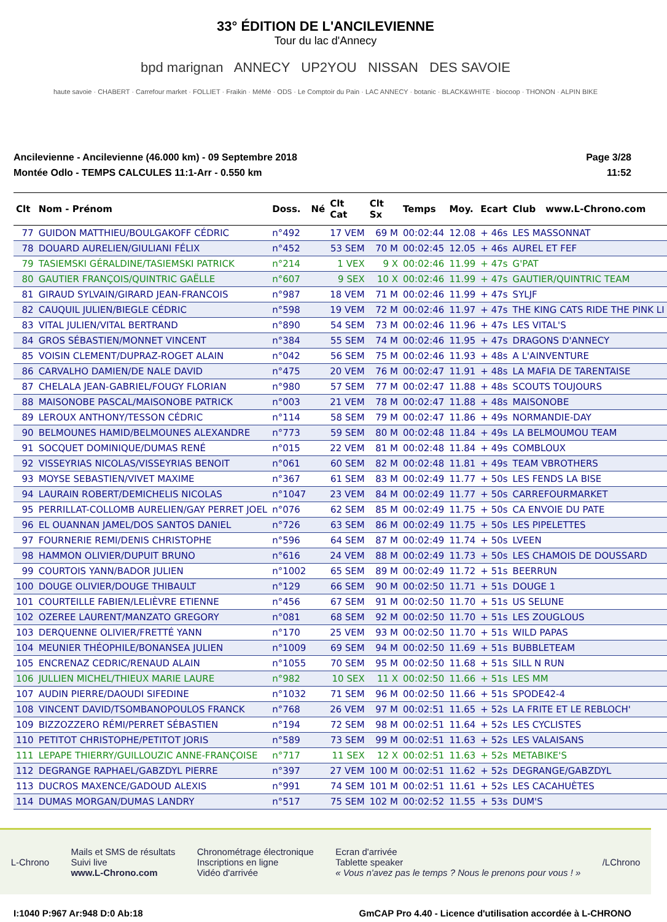33° ÉDITION DE L'ANCILEVIENNE
Tour du lac d'Annecy
bpd marignan ANNECY UP2YOU NISSAN DES SAVOIE
haute savoie · CHABERT · Carrefour market · FOLLIET · Fraikin · MéMé · ODS · Le Comptoir du Pain · LAC ANNECY · botanic · BLACK&WHITE · biocoop · THONON · ALPIN BIKE
Ancilevienne - Ancilevienne (46.000 km) - 09 Septembre 2018
Montée Odlo - TEMPS CALCULES 11:1-Arr - 0.550 km
Page 3/28
11:52
| Clt | Nom - Prénom | Doss. | Né | Clt Cat | Clt Sx | Temps | Moy. | Ecart | Club | www.L-Chrono.com |
| --- | --- | --- | --- | --- | --- | --- | --- | --- | --- | --- |
| 77 | GUIDON MATTHIEU/BOULGAKOFF CÉDRIC | n°492 | | 17 VEM | 69 M | 00:02:44 | 12.08 | + 46s | LES MASSONNAT | |
| 78 | DOUARD AURELIEN/GIULIANI FÉLIX | n°452 | | 53 SEM | 70 M | 00:02:45 | 12.05 | + 46s | AUREL ET FEF | |
| 79 | TASIEMSKI GÉRALDINE/TASIEMSKI PATRICK | n°214 | | 1 VEX | 9 X | 00:02:46 | 11.99 | + 47s | G'PAT | |
| 80 | GAUTIER FRANÇOIS/QUINTRIC GAËLLE | n°607 | | 9 SEX | 10 X | 00:02:46 | 11.99 | + 47s | GAUTIER/QUINTRIC TEAM | |
| 81 | GIRAUD SYLVAIN/GIRARD JEAN-FRANCOIS | n°987 | | 18 VEM | 71 M | 00:02:46 | 11.99 | + 47s | SYLJF | |
| 82 | CAUQUIL JULIEN/BIEGLE CÉDRIC | n°598 | | 19 VEM | 72 M | 00:02:46 | 11.97 | + 47s | THE KING CATS RIDE THE PINK LI | |
| 83 | VITAL JULIEN/VITAL BERTRAND | n°890 | | 54 SEM | 73 M | 00:02:46 | 11.96 | + 47s | LES VITAL'S | |
| 84 | GROS SÉBASTIEN/MONNET VINCENT | n°384 | | 55 SEM | 74 M | 00:02:46 | 11.95 | + 47s | DRAGONS D'ANNECY | |
| 85 | VOISIN CLEMENT/DUPRAZ-ROGET ALAIN | n°042 | | 56 SEM | 75 M | 00:02:46 | 11.93 | + 48s | A L'AINVENTURE | |
| 86 | CARVALHO DAMIEN/DE NALE DAVID | n°475 | | 20 VEM | 76 M | 00:02:47 | 11.91 | + 48s | LA MAFIA DE TARENTAISE | |
| 87 | CHELALA JEAN-GABRIEL/FOUGY FLORIAN | n°980 | | 57 SEM | 77 M | 00:02:47 | 11.88 | + 48s | SCOUTS TOUJOURS | |
| 88 | MAISONOBE PASCAL/MAISONOBE PATRICK | n°003 | | 21 VEM | 78 M | 00:02:47 | 11.88 | + 48s | MAISONOBE | |
| 89 | LEROUX ANTHONY/TESSON CÉDRIC | n°114 | | 58 SEM | 79 M | 00:02:47 | 11.86 | + 49s | NORMANDIE-DAY | |
| 90 | BELMOUNES HAMID/BELMOUNES ALEXANDRE | n°773 | | 59 SEM | 80 M | 00:02:48 | 11.84 | + 49s | LA BELMOUMOU TEAM | |
| 91 | SOCQUET DOMINIQUE/DUMAS RENÉ | n°015 | | 22 VEM | 81 M | 00:02:48 | 11.84 | + 49s | COMBLOUX | |
| 92 | VISSEYRIAS NICOLAS/VISSEYRIAS BENOIT | n°061 | | 60 SEM | 82 M | 00:02:48 | 11.81 | + 49s | TEAM VBROTHERS | |
| 93 | MOYSE SEBASTIEN/VIVET MAXIME | n°367 | | 61 SEM | 83 M | 00:02:49 | 11.77 | + 50s | LES FENDS LA BISE | |
| 94 | LAURAIN ROBERT/DEMICHELIS NICOLAS | n°1047 | | 23 VEM | 84 M | 00:02:49 | 11.77 | + 50s | CARREFOURMARKET | |
| 95 | PERRILLAT-COLLOMB AURELIEN/GAY PERRET JOEL | n°076 | | 62 SEM | 85 M | 00:02:49 | 11.75 | + 50s | CA ENVOIE DU PATE | |
| 96 | EL OUANNAN JAMEL/DOS SANTOS DANIEL | n°726 | | 63 SEM | 86 M | 00:02:49 | 11.75 | + 50s | LES PIPELETTES | |
| 97 | FOURNERIE REMI/DENIS CHRISTOPHE | n°596 | | 64 SEM | 87 M | 00:02:49 | 11.74 | + 50s | LVEEN | |
| 98 | HAMMON OLIVIER/DUPUIT BRUNO | n°616 | | 24 VEM | 88 M | 00:02:49 | 11.73 | + 50s | LES CHAMOIS DE DOUSSARD | |
| 99 | COURTOIS YANN/BADOR JULIEN | n°1002 | | 65 SEM | 89 M | 00:02:49 | 11.72 | + 51s | BEERRUN | |
| 100 | DOUGE OLIVIER/DOUGE THIBAULT | n°129 | | 66 SEM | 90 M | 00:02:50 | 11.71 | + 51s | DOUGE 1 | |
| 101 | COURTEILLE FABIEN/LELIÈVRE ETIENNE | n°456 | | 67 SEM | 91 M | 00:02:50 | 11.70 | + 51s | US SELUNE | |
| 102 | OZEREE LAURENT/MANZATO GREGORY | n°081 | | 68 SEM | 92 M | 00:02:50 | 11.70 | + 51s | LES ZOUGLOUS | |
| 103 | DERQUENNE OLIVIER/FRETTÉ YANN | n°170 | | 25 VEM | 93 M | 00:02:50 | 11.70 | + 51s | WILD PAPAS | |
| 104 | MEUNIER THÉOPHILE/BONANSEA JULIEN | n°1009 | | 69 SEM | 94 M | 00:02:50 | 11.69 | + 51s | BUBBLETEAM | |
| 105 | ENCRENAZ CEDRIC/RENAUD ALAIN | n°1055 | | 70 SEM | 95 M | 00:02:50 | 11.68 | + 51s | SILL N RUN | |
| 106 | JULLIEN MICHEL/THIEUX MARIE LAURE | n°982 | | 10 SEX | 11 X | 00:02:50 | 11.66 | + 51s | LES MM | |
| 107 | AUDIN PIERRE/DAOUDI SIFEDINE | n°1032 | | 71 SEM | 96 M | 00:02:50 | 11.66 | + 51s | SPODE42-4 | |
| 108 | VINCENT DAVID/TSOMBANOPOULOS FRANCK | n°768 | | 26 VEM | 97 M | 00:02:51 | 11.65 | + 52s | LA FRITE ET LE REBLOCH' | |
| 109 | BIZZOZZERO RÉMI/PERRET SÉBASTIEN | n°194 | | 72 SEM | 98 M | 00:02:51 | 11.64 | + 52s | LES CYCLISTES | |
| 110 | PETITOT CHRISTOPHE/PETITOT JORIS | n°589 | | 73 SEM | 99 M | 00:02:51 | 11.63 | + 52s | LES VALAISANS | |
| 111 | LEPAPE THIERRY/GUILLOUZIC ANNE-FRANÇOISE | n°717 | | 11 SEX | 12 X | 00:02:51 | 11.63 | + 52s | METABIKE'S | |
| 112 | DEGRANGE RAPHAEL/GABZDYL PIERRE | n°397 | | 27 VEM | 100 M | 00:02:51 | 11.62 | + 52s | DEGRANGE/GABZDYL | |
| 113 | DUCROS MAXENCE/GADOUD ALEXIS | n°991 | | 74 SEM | 101 M | 00:02:51 | 11.61 | + 52s | LES CACAHUÈTES | |
| 114 | DUMAS MORGAN/DUMAS LANDRY | n°517 | | 75 SEM | 102 M | 00:02:52 | 11.55 | + 53s | DUM'S | |
L-Chrono
Mails et SMS de résultats
Suivi live
www.L-Chrono.com
Chronométrage électronique
Inscriptions en ligne
Vidéo d'arrivée
Ecran d'arrivée
Tablette speaker
« Vous n'avez pas le temps ? Nous le prenons pour vous ! »
/LChrono
I:1040 P:967 Ar:948 D:0 Ab:18 GmCAP Pro 4.40 - Licence d'utilisation accordée à L-CHRONO